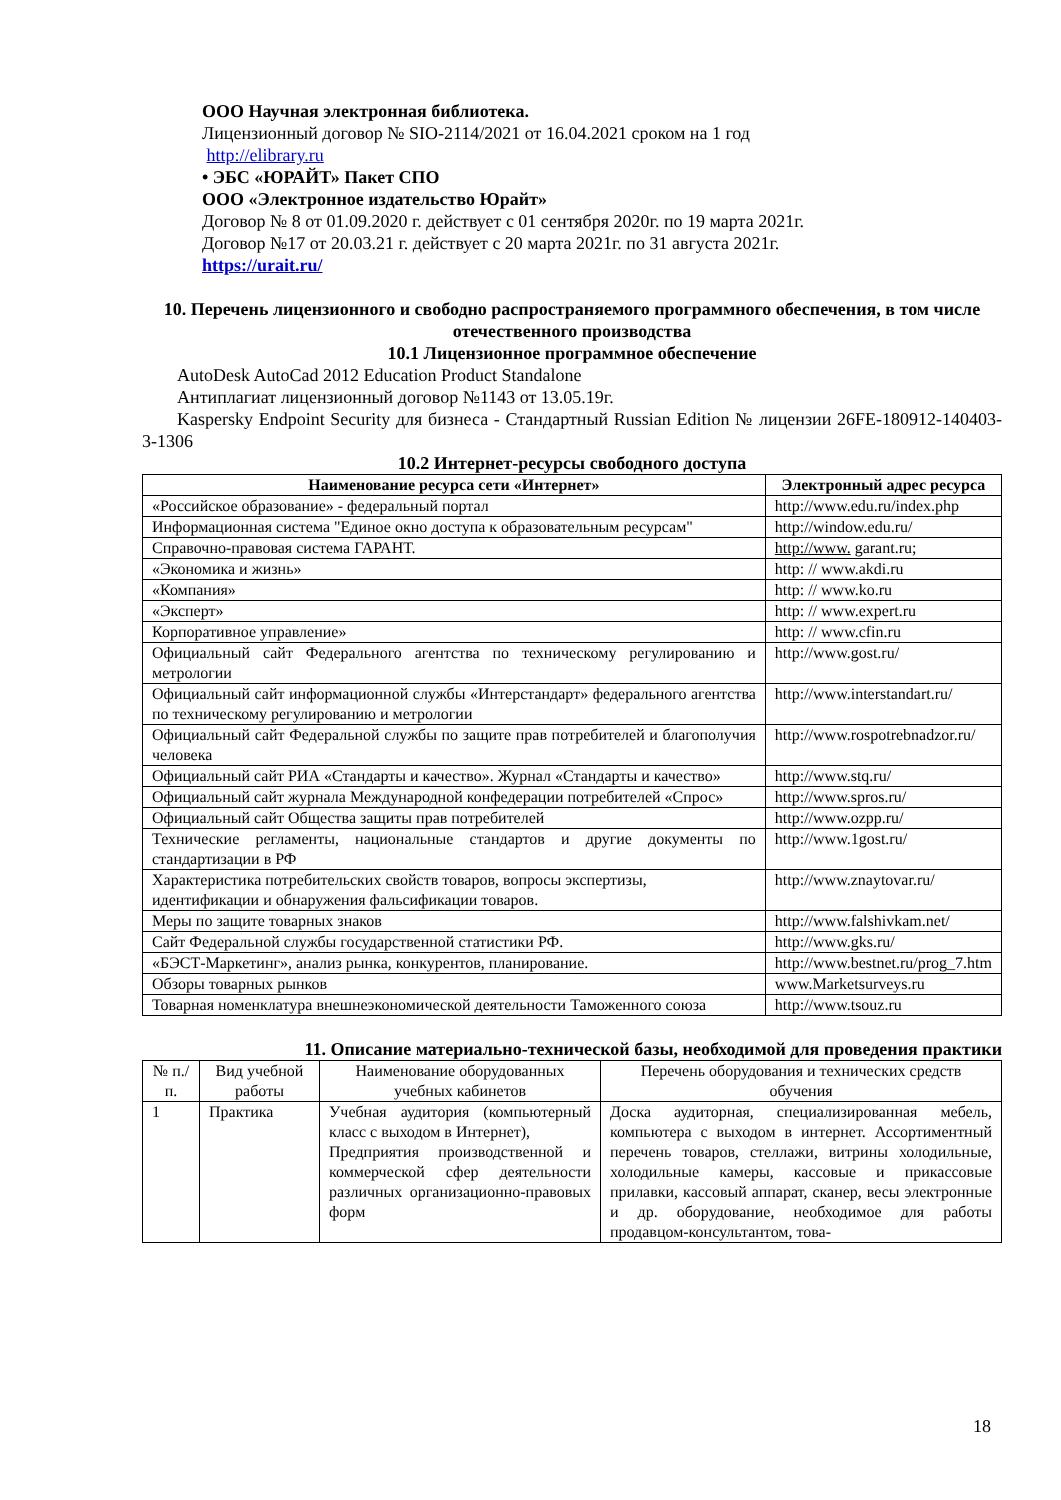ООО Научная электронная библиотека.
Лицензионный договор № SIO-2114/2021 от 16.04.2021 сроком на 1 год
http://elibrary.ru
• ЭБС «ЮРАЙТ» Пакет СПО
ООО «Электронное издательство Юрайт»
Договор № 8 от 01.09.2020 г. действует с 01 сентября 2020г. по 19 марта 2021г.
Договор №17 от 20.03.21 г. действует с 20 марта 2021г. по 31 августа 2021г.
https://urait.ru/
10. Перечень лицензионного и свободно распространяемого программного обеспечения, в том числе отечественного производства
10.1 Лицензионное программное обеспечение
AutoDesk AutoCad 2012 Education Product Standalone
Антиплагиат лицензионный договор №1143 от 13.05.19г.
Kaspersky Endpoint Security для бизнеса - Стандартный Russian Edition № лицензии 26FE-180912-140403-3-1306
10.2 Интернет-ресурсы свободного доступа
| Наименование ресурса сети «Интернет» | Электронный адрес ресурса |
| --- | --- |
| «Российское образование» - федеральный портал | http://www.edu.ru/index.php |
| Информационная система "Единое окно доступа к образовательным ресурсам" | http://window.edu.ru/ |
| Справочно-правовая система ГАРАНТ. | http://www. garant.ru; |
| «Экономика и жизнь» | http: // www.akdi.ru |
| «Компания» | http: // www.ko.ru |
| «Эксперт» | http: // www.expert.ru |
| Корпоративное управление» | http: // www.cfin.ru |
| Официальный сайт Федерального агентства по техническому регулированию и метрологии | http://www.gost.ru/ |
| Официальный сайт информационной службы «Интерстандарт» федерального агентства по техническому регулированию и метрологии | http://www.interstandart.ru/ |
| Официальный сайт Федеральной службы по защите прав потребителей и благополучия человека | http://www.rospotrebnadzor.ru/ |
| Официальный сайт РИА «Стандарты и качество». Журнал «Стандарты и качество» | http://www.stq.ru/ |
| Официальный сайт журнала Международной конфедерации потребителей «Спрос» | http://www.spros.ru/ |
| Официальный сайт Общества защиты прав потребителей | http://www.ozpp.ru/ |
| Технические регламенты, национальные стандартов и другие документы по стандартизации в РФ | http://www.1gost.ru/ |
| Характеристика потребительских свойств товаров, вопросы экспертизы, идентификации и обнаружения фальсификации товаров. | http://www.znaytovar.ru/ |
| Меры по защите товарных знаков | http://www.falshivkam.net/ |
| Сайт Федеральной службы государственной статистики РФ. | http://www.gks.ru/ |
| «БЭСТ-Маркетинг», анализ рынка, конкурентов, планирование. | http://www.bestnet.ru/prog_7.htm |
| Обзоры товарных рынков | www.Marketsurveys.ru |
| Товарная номенклатура внешнеэкономической деятельности Таможенного союза | http://www.tsouz.ru |
11. Описание материально-технической базы, необходимой для проведения практики
| № п./п. | Вид учебной работы | Наименование оборудованных учебных кабинетов | Перечень оборудования и технических средств обучения |
| 1 | Практика | Учебная аудитория (компьютерный класс с выходом в Интернет), Предприятия производственной и коммерческой сфер деятельности различных организационно-правовых форм | Доска аудиторная, специализированная мебель, компьютера с выходом в интернет. Ассортиментный перечень товаров, стеллажи, витрины холодильные, холодильные камеры, кассовые и прикассовые прилавки, кассовый аппарат, сканер, весы электронные и др. оборудование, необходимое для работы продавцом-консультантом, това- |
18